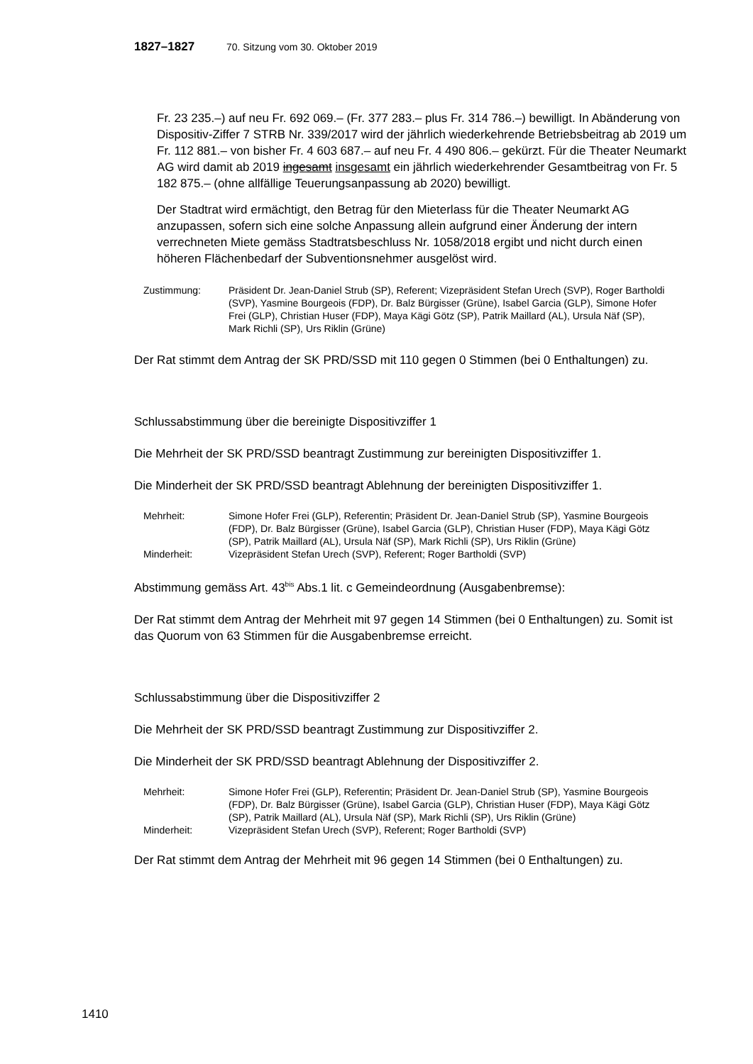1827–1827 70. Sitzung vom 30. Oktober 2019
Fr. 23 235.–) auf neu Fr. 692 069.– (Fr. 377 283.– plus Fr. 314 786.–) bewilligt. In Abänderung von Dispositiv-Ziffer 7 STRB Nr. 339/2017 wird der jährlich wiederkehrende Betriebsbeitrag ab 2019 um Fr. 112 881.– von bisher Fr. 4 603 687.– auf neu Fr. 4 490 806.– gekürzt. Für die Theater Neumarkt AG wird damit ab 2019 ingesamt insgesamt ein jährlich wiederkehrender Gesamtbeitrag von Fr. 5 182 875.– (ohne allfällige Teuerungsanpassung ab 2020) bewilligt.
Der Stadtrat wird ermächtigt, den Betrag für den Mieterlass für die Theater Neumarkt AG anzupassen, sofern sich eine solche Anpassung allein aufgrund einer Änderung der intern verrechneten Miete gemäss Stadtratsbeschluss Nr. 1058/2018 ergibt und nicht durch einen höheren Flächenbedarf der Subventionsnehmer ausgelöst wird.
Zustimmung: Präsident Dr. Jean-Daniel Strub (SP), Referent; Vizepräsident Stefan Urech (SVP), Roger Bartholdi (SVP), Yasmine Bourgeois (FDP), Dr. Balz Bürgisser (Grüne), Isabel Garcia (GLP), Simone Hofer Frei (GLP), Christian Huser (FDP), Maya Kägi Götz (SP), Patrik Maillard (AL), Ursula Näf (SP), Mark Richli (SP), Urs Riklin (Grüne)
Der Rat stimmt dem Antrag der SK PRD/SSD mit 110 gegen 0 Stimmen (bei 0 Enthaltungen) zu.
Schlussabstimmung über die bereinigte Dispositivziffer 1
Die Mehrheit der SK PRD/SSD beantragt Zustimmung zur bereinigten Dispositivziffer 1.
Die Minderheit der SK PRD/SSD beantragt Ablehnung der bereinigten Dispositivziffer 1.
Mehrheit: Simone Hofer Frei (GLP), Referentin; Präsident Dr. Jean-Daniel Strub (SP), Yasmine Bourgeois (FDP), Dr. Balz Bürgisser (Grüne), Isabel Garcia (GLP), Christian Huser (FDP), Maya Kägi Götz (SP), Patrik Maillard (AL), Ursula Näf (SP), Mark Richli (SP), Urs Riklin (Grüne)
Minderheit: Vizepräsident Stefan Urech (SVP), Referent; Roger Bartholdi (SVP)
Abstimmung gemäss Art. 43<sup>bis</sup> Abs.1 lit. c Gemeindeordnung (Ausgabenbremse):
Der Rat stimmt dem Antrag der Mehrheit mit 97 gegen 14 Stimmen (bei 0 Enthaltungen) zu. Somit ist das Quorum von 63 Stimmen für die Ausgabenbremse erreicht.
Schlussabstimmung über die Dispositivziffer 2
Die Mehrheit der SK PRD/SSD beantragt Zustimmung zur Dispositivziffer 2.
Die Minderheit der SK PRD/SSD beantragt Ablehnung der Dispositivziffer 2.
Mehrheit: Simone Hofer Frei (GLP), Referentin; Präsident Dr. Jean-Daniel Strub (SP), Yasmine Bourgeois (FDP), Dr. Balz Bürgisser (Grüne), Isabel Garcia (GLP), Christian Huser (FDP), Maya Kägi Götz (SP), Patrik Maillard (AL), Ursula Näf (SP), Mark Richli (SP), Urs Riklin (Grüne)
Minderheit: Vizepräsident Stefan Urech (SVP), Referent; Roger Bartholdi (SVP)
Der Rat stimmt dem Antrag der Mehrheit mit 96 gegen 14 Stimmen (bei 0 Enthaltungen) zu.
1410